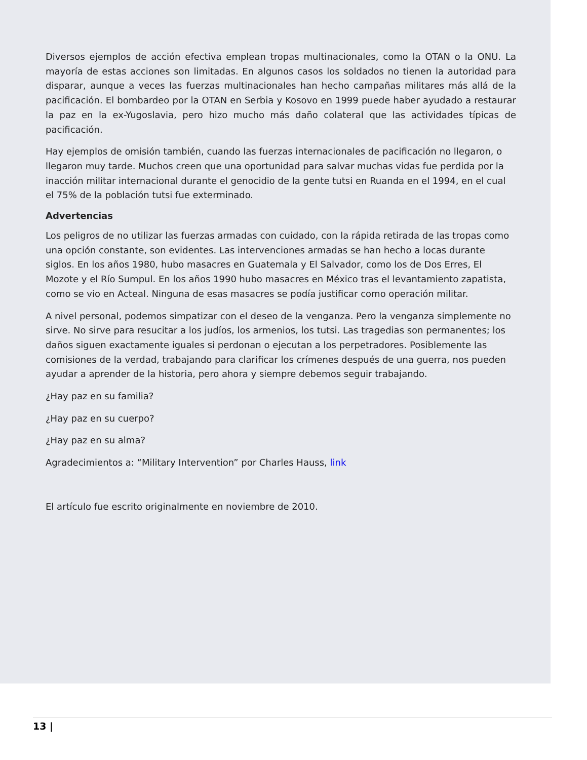Diversos ejemplos de acción efectiva emplean tropas multinacionales, como la OTAN o la ONU. La mayoría de estas acciones son limitadas. En algunos casos los soldados no tienen la autoridad para disparar, aunque a veces las fuerzas multinacionales han hecho campañas militares más allá de la pacificación. El bombardeo por la OTAN en Serbia y Kosovo en 1999 puede haber ayudado a restaurar la paz en la ex-Yugoslavia, pero hizo mucho más daño colateral que las actividades típicas de pacificación.
Hay ejemplos de omisión también, cuando las fuerzas internacionales de pacificación no llegaron, o llegaron muy tarde. Muchos creen que una oportunidad para salvar muchas vidas fue perdida por la inacción militar internacional durante el genocidio de la gente tutsi en Ruanda en el 1994, en el cual el 75% de la población tutsi fue exterminado.
Advertencias
Los peligros de no utilizar las fuerzas armadas con cuidado, con la rápida retirada de las tropas como una opción constante, son evidentes. Las intervenciones armadas se han hecho a locas durante siglos. En los años 1980, hubo masacres en Guatemala y El Salvador, como los de Dos Erres, El Mozote y el Río Sumpul. En los años 1990 hubo masacres en México tras el levantamiento zapatista, como se vio en Acteal. Ninguna de esas masacres se podía justificar como operación militar.
A nivel personal, podemos simpatizar con el deseo de la venganza. Pero la venganza simplemente no sirve. No sirve para resucitar a los judíos, los armenios, los tutsi. Las tragedias son permanentes; los daños siguen exactamente iguales si perdonan o ejecutan a los perpetradores. Posiblemente las comisiones de la verdad, trabajando para clarificar los crímenes después de una guerra, nos pueden ayudar a aprender de la historia, pero ahora y siempre debemos seguir trabajando.
¿Hay paz en su familia?
¿Hay paz en su cuerpo?
¿Hay paz en su alma?
Agradecimientos a: “Military Intervention” por Charles Hauss, link
El artículo fue escrito originalmente en noviembre de 2010.
13 |